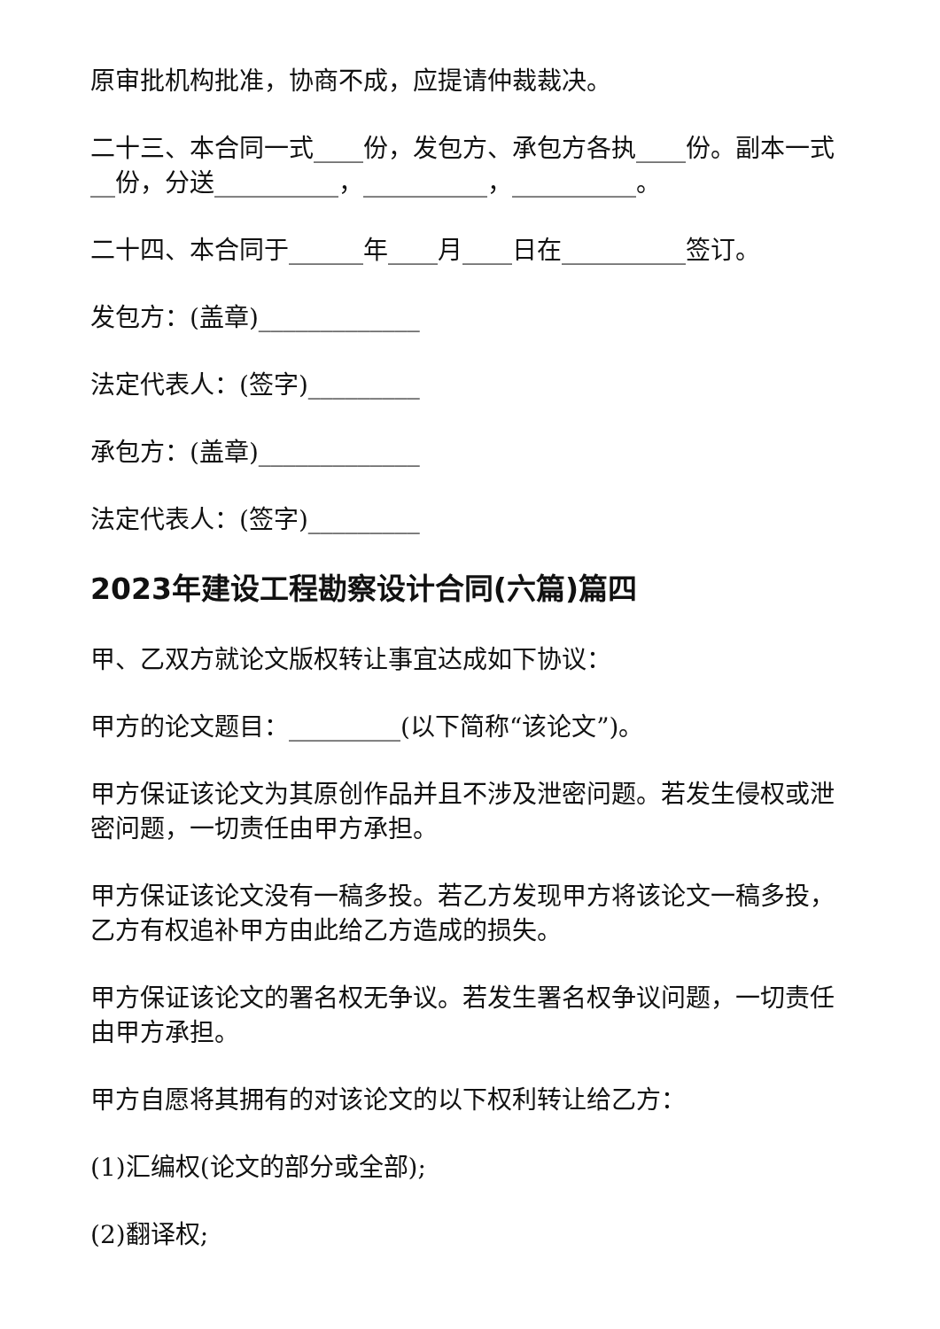原审批机构批准，协商不成，应提请仲裁裁决。
二十三、本合同一式____份，发包方、承包方各执____份。副本一式__份，分送__________，__________，__________。
二十四、本合同于______年____月____日在__________签订。
发包方：(盖章)_____________
法定代表人：(签字)_________
承包方：(盖章)_____________
法定代表人：(签字)_________
2023年建设工程勘察设计合同(六篇)篇四
甲、乙双方就论文版权转让事宜达成如下协议：
甲方的论文题目：_________(以下简称“该论文”)。
甲方保证该论文为其原创作品并且不涉及泄密问题。若发生侵权或泄密问题，一切责任由甲方承担。
甲方保证该论文没有一稿多投。若乙方发现甲方将该论文一稿多投，乙方有权追补甲方由此给乙方造成的损失。
甲方保证该论文的署名权无争议。若发生署名权争议问题，一切责任由甲方承担。
甲方自愿将其拥有的对该论文的以下权利转让给乙方：
(1)汇编权(论文的部分或全部);
(2)翻译权;